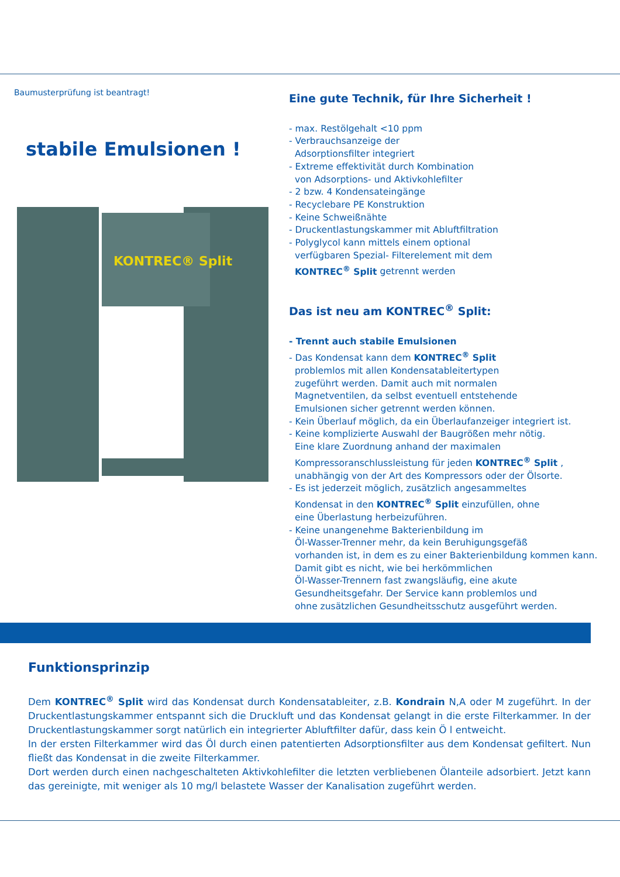Baumusterprüfung ist beantragt!
stabile Emulsionen !
KONTREC® Split
Eine gute Technik, für Ihre Sicherheit !
- max. Restölgehalt <10 ppm
- Verbrauchsanzeige der
Adsorptionsfilter integriert
- Extreme effektivität durch Kombination
von Adsorptions- und Aktivkohlefilter
- 2 bzw. 4 Kondensateingänge
- Recyclebare PE Konstruktion
- Keine Schweißnähte
- Druckentlastungskammer mit Abluftfiltration
- Polyglycol kann mittels einem optional
verfügbaren Spezial- Filterelement mit dem
KONTREC<sup>®</sup> Split getrennt werden
Das ist neu am KONTREC<sup>®</sup> Split:
- Trennt auch stabile Emulsionen
- Das Kondensat kann dem KONTREC<sup>®</sup> Split
problemlos mit allen Kondensatableitertypen
zugeführt werden. Damit auch mit normalen
Magnetventilen, da selbst eventuell entstehende
Emulsionen sicher getrennt werden können.
- Kein Überlauf möglich, da ein Überlaufanzeiger integriert ist.
- Keine komplizierte Auswahl der Baugrößen mehr nötig.
Eine klare Zuordnung anhand der maximalen
Kompressoranschlussleistung für jeden KONTREC<sup>®</sup> Split ,
unabhängig von der Art des Kompressors oder der Ölsorte.
- Es ist jederzeit möglich, zusätzlich angesammeltes
Kondensat in den KONTREC<sup>®</sup> Split einzufüllen, ohne
eine Überlastung herbeizuführen.
- Keine unangenehme Bakterienbildung im
Öl-Wasser-Trenner mehr, da kein Beruhigungsgefäß
vorhanden ist, in dem es zu einer Bakterienbildung kommen kann.
Damit gibt es nicht, wie bei herkömmlichen
Öl-Wasser-Trennern fast zwangsläufig, eine akute
Gesundheitsgefahr. Der Service kann problemlos und
ohne zusätzlichen Gesundheitsschutz ausgeführt werden.
Funktionsprinzip
Dem KONTREC<sup>®</sup> Split wird das Kondensat durch Kondensatableiter, z.B. Kondrain N,A oder M zugeführt. In der Druckentlastungskammer entspannt sich die Druckluft und das Kondensat gelangt in die erste Filterkammer. In der Druckentlastungskammer sorgt natürlich ein integrierter Abluftfilter dafür, dass kein Ö l entweicht.
In der ersten Filterkammer wird das Öl durch einen patentierten Adsorptionsfilter aus dem Kondensat gefiltert. Nun fließt das Kondensat in die zweite Filterkammer.
Dort werden durch einen nachgeschalteten Aktivkohlefilter die letzten verbliebenen Ölanteile adsorbiert. Jetzt kann das gereinigte, mit weniger als 10 mg/l belastete Wasser der Kanalisation zugeführt werden.